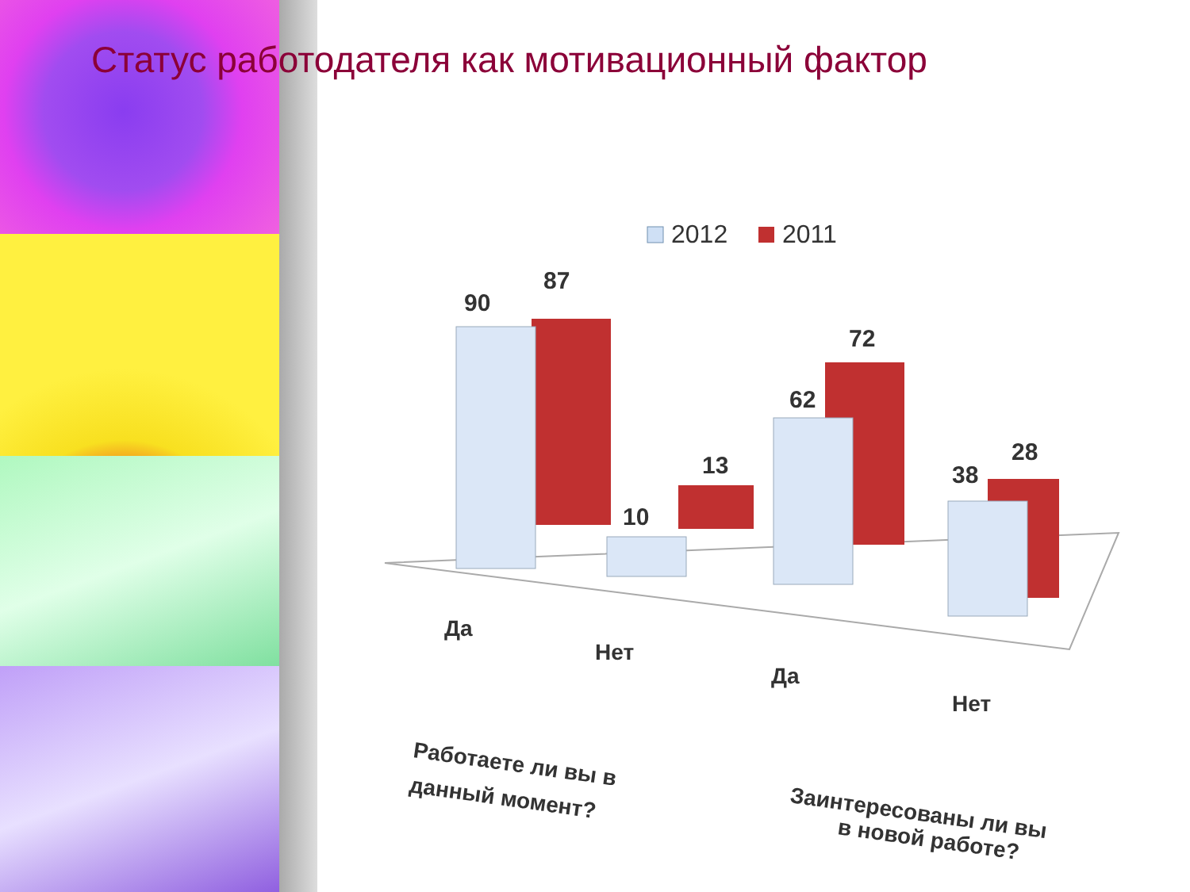Статус работодателя как мотивационный фактор
2012
2011
90
87
10
13
62
72
38
28
Да
Нет
Да
Нет
Работаете ли вы в
данный момент?
Заинтересованы ли вы
в новой работе?